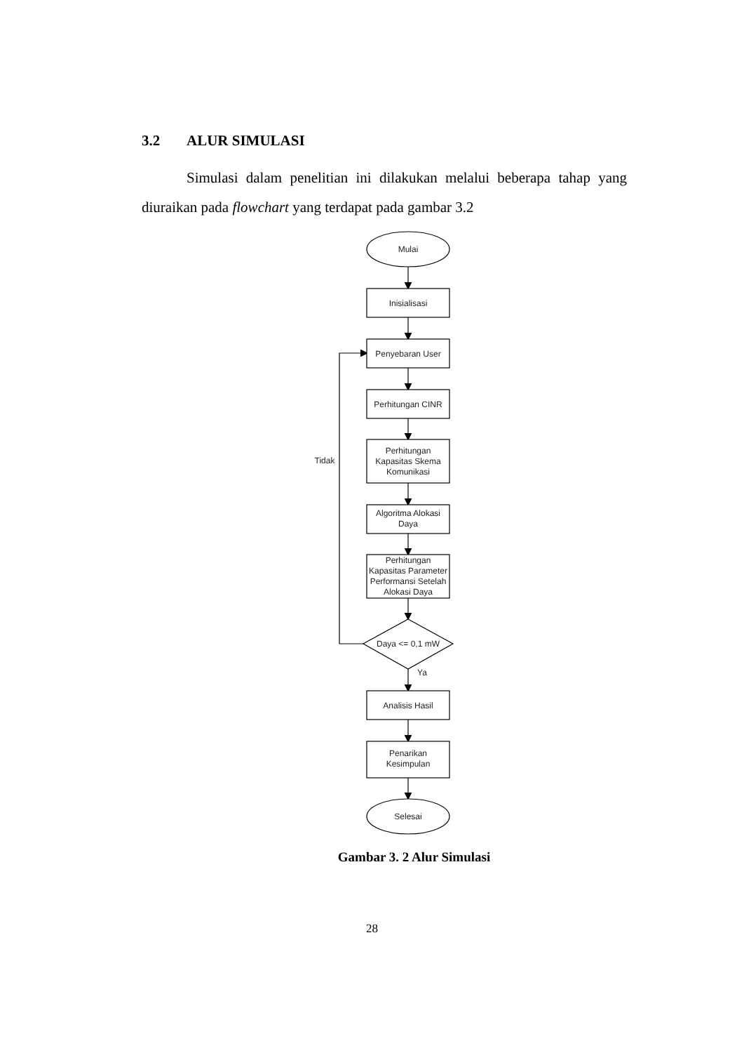3.2 ALUR SIMULASI
Simulasi dalam penelitian ini dilakukan melalui beberapa tahap yang diuraikan pada flowchart yang terdapat pada gambar 3.2
Mulai
Inisialisasi
Penyebaran User
Perhitungan CINR
Perhitungan
Kapasitas Skema
Komunikasi
Algoritma Alokasi
Daya
Perhitungan
Kapasitas Parameter
Performansi Setelah
Alokasi Daya
Daya <= 0,1 mW
Ya
Tidak
Analisis Hasil
Penarikan
Kesimpulan
Selesai
Gambar 3. 2 Alur Simulasi
28